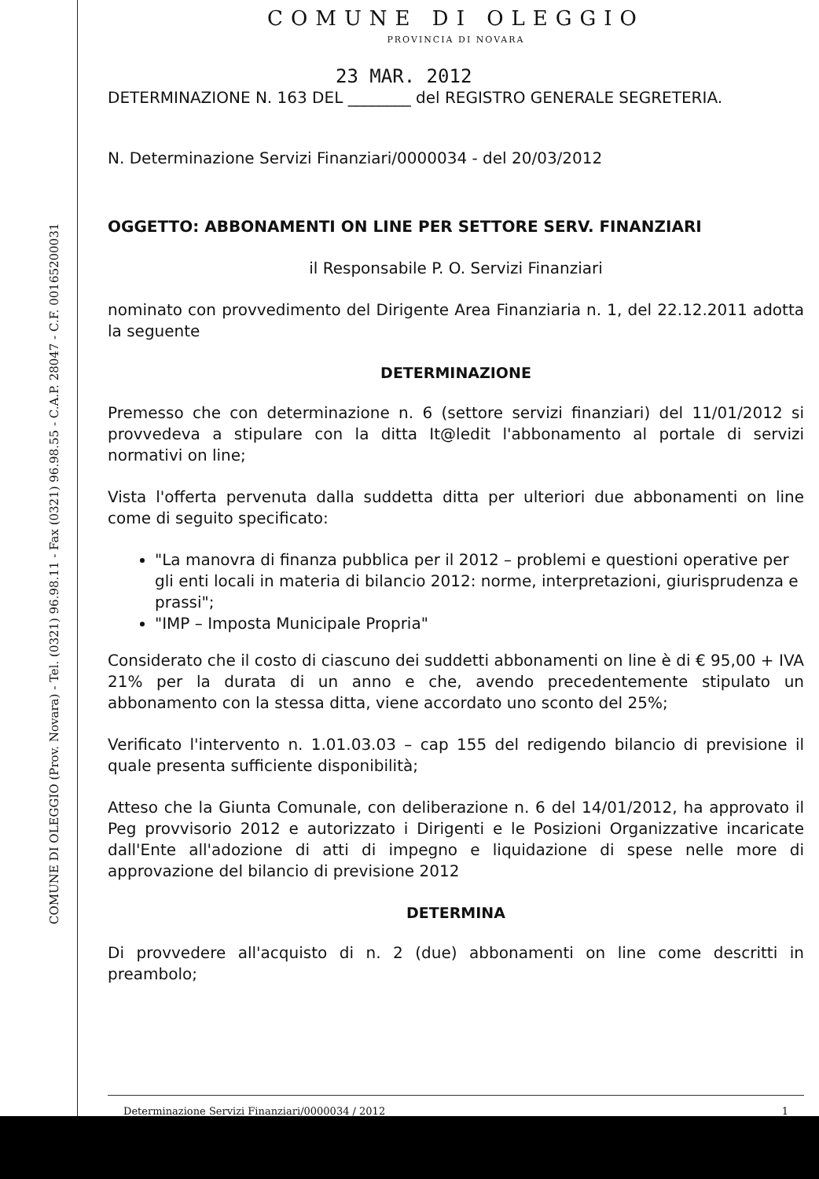COMUNE DI OLEGGIO (Prov. Novara) - Tel. (0321) 96.98.11 - Fax (0321) 96.98.55 - C.A.P. 28047 - C.F. 00165200031
COMUNE DI OLEGGIO
PROVINCIA DI NOVARA
23 MAR. 2012
DETERMINAZIONE N. 163 DEL ________ del REGISTRO GENERALE SEGRETERIA.
N. Determinazione Servizi Finanziari/0000034 - del 20/03/2012
OGGETTO: ABBONAMENTI ON LINE PER SETTORE SERV. FINANZIARI
il Responsabile P. O. Servizi Finanziari
nominato con provvedimento del Dirigente Area Finanziaria n. 1, del 22.12.2011 adotta la seguente
DETERMINAZIONE
Premesso che con determinazione n. 6 (settore servizi finanziari) del 11/01/2012 si provvedeva a stipulare con la ditta It@ledit l'abbonamento al portale di servizi normativi on line;
Vista l'offerta pervenuta dalla suddetta ditta per ulteriori due abbonamenti on line come di seguito specificato:
"La manovra di finanza pubblica per il 2012 – problemi e questioni operative per gli enti locali in materia di bilancio 2012: norme, interpretazioni, giurisprudenza e prassi";
"IMP – Imposta Municipale Propria"
Considerato che il costo di ciascuno dei suddetti abbonamenti on line è di € 95,00 + IVA 21% per la durata di un anno e che, avendo precedentemente stipulato un abbonamento con la stessa ditta, viene accordato uno sconto del 25%;
Verificato l'intervento n. 1.01.03.03 – cap 155 del redigendo bilancio di previsione il quale presenta sufficiente disponibilità;
Atteso che la Giunta Comunale, con deliberazione n. 6 del 14/01/2012, ha approvato il Peg provvisorio 2012 e autorizzato i Dirigenti e le Posizioni Organizzative incaricate dall'Ente all'adozione di atti di impegno e liquidazione di spese nelle more di approvazione del bilancio di previsione 2012
DETERMINA
Di provvedere all'acquisto di n. 2 (due) abbonamenti on line come descritti in preambolo;
Determinazione Servizi Finanziari/0000034 / 2012 1